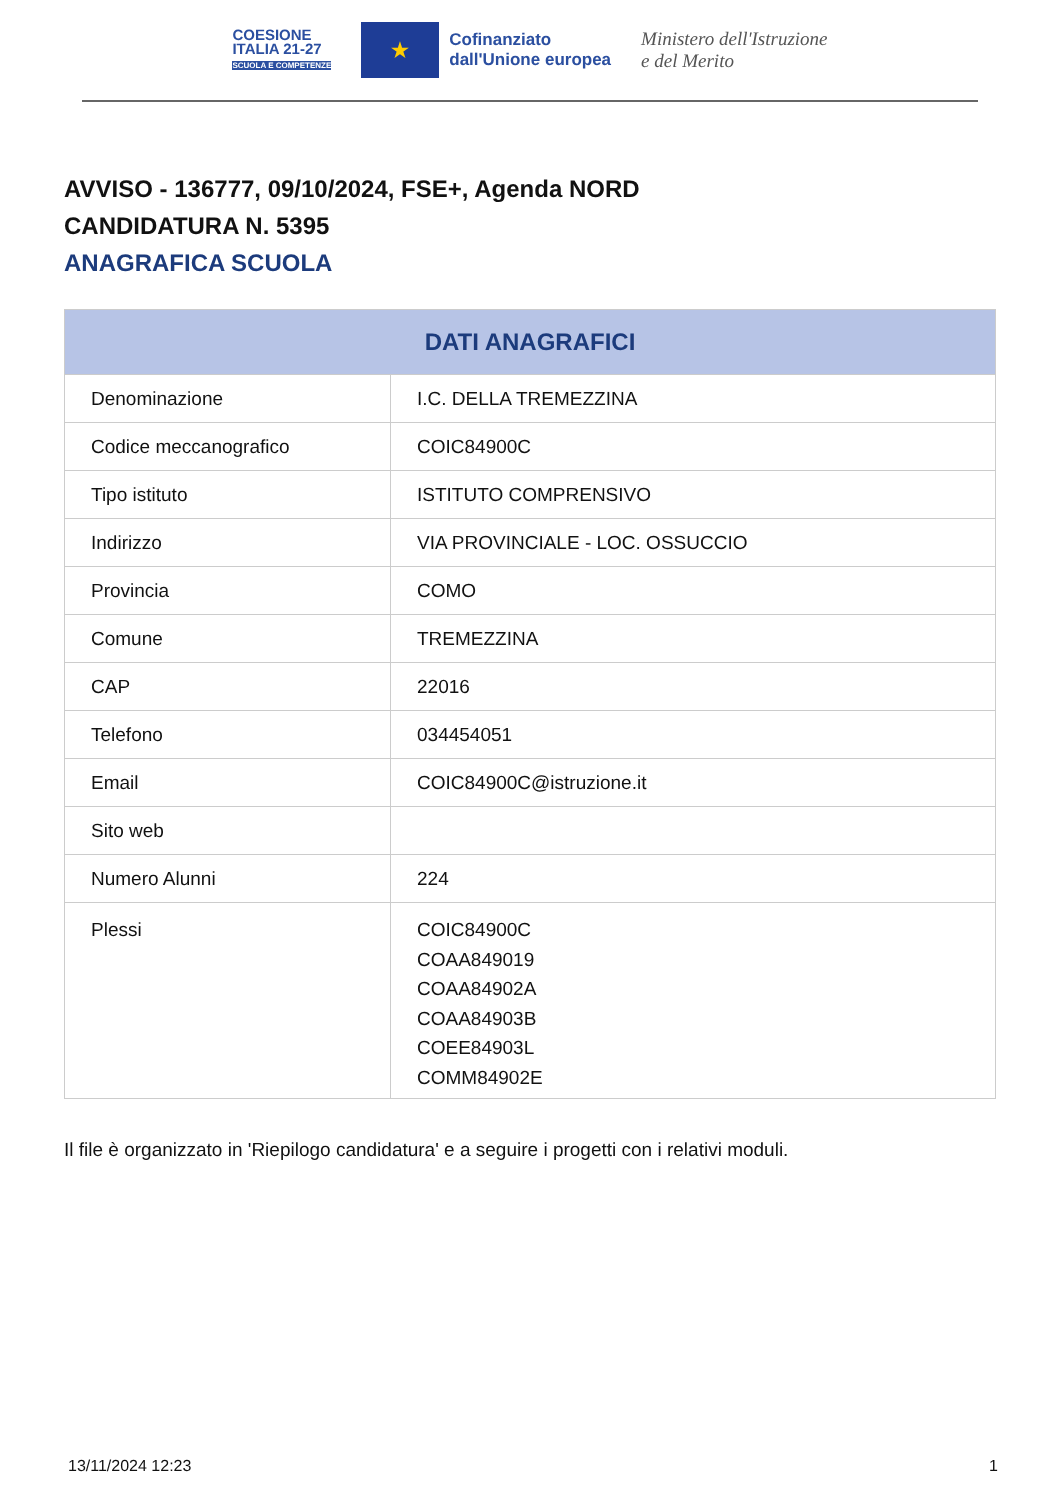COESIONE
ITALIA 21-27
SCUOLA E COMPETENZE
★
Cofinanziato
dall'Unione europea
Ministero dell'Istruzione
e del Merito
AVVISO - 136777, 09/10/2024, FSE+, Agenda NORD
CANDIDATURA N. 5395
ANAGRAFICA SCUOLA
| DATI ANAGRAFICI | |
| --- | --- |
| Denominazione | I.C. DELLA TREMEZZINA |
| Codice meccanografico | COIC84900C |
| Tipo istituto | ISTITUTO COMPRENSIVO |
| Indirizzo | VIA PROVINCIALE - LOC. OSSUCCIO |
| Provincia | COMO |
| Comune | TREMEZZINA |
| CAP | 22016 |
| Telefono | 034454051 |
| Email | COIC84900C@istruzione.it |
| Sito web | |
| Numero Alunni | 224 |
| Plessi | COIC84900C COAA849019 COAA84902A COAA84903B COEE84903L COMM84902E |
Il file è organizzato in 'Riepilogo candidatura' e a seguire i progetti con i relativi moduli.
13/11/2024 12:23 1